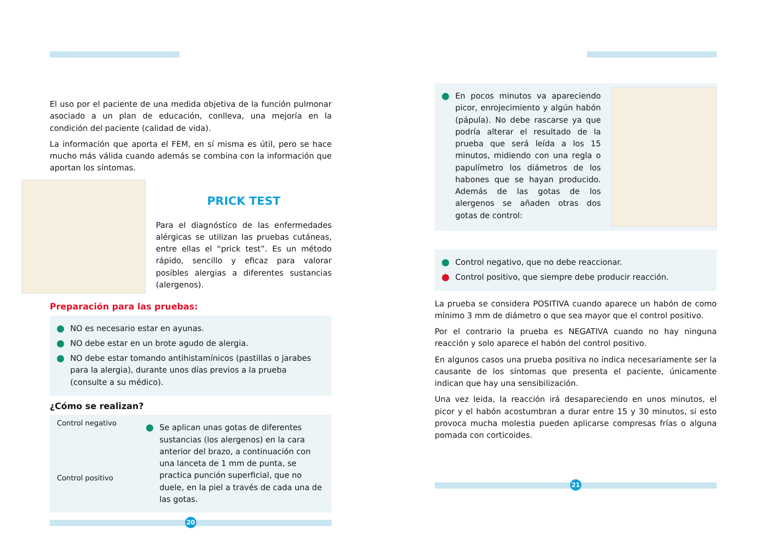El uso por el paciente de una medida objetiva de la función pulmonar asociado a un plan de educación, conlleva, una mejoría en la condición del paciente (calidad de vida).
La información que aporta el FEM, en sí misma es útil, pero se hace mucho más válida cuando además se combina con la información que aportan los síntomas.
PRICK TEST
Para el diagnóstico de las enfermedades alérgicas se utilizan las pruebas cutáneas, entre ellas el “prick test”. Es un método rápido, sencillo y eficaz para valorar posibles alergias a diferentes sustancias (alergenos).
Preparación para las pruebas:
NO es necesario estar en ayunas.
NO debe estar en un brote agudo de alergia.
NO debe estar tomando antihistamínicos (pastillas o jarabes para la alergia), durante unos días previos a la prueba (consulte a su médico).
¿Cómo se realizan?
Control negativo
Control positivo
Se aplican unas gotas de diferentes sustancias (los alergenos) en la cara anterior del brazo, a continuación con una lanceta de 1 mm de punta, se practica punción superficial, que no duele, en la piel a través de cada una de las gotas.
20
En pocos minutos va apareciendo picor, enrojecimiento y algún habón (pápula). No debe rascarse ya que podría alterar el resultado de la prueba que será leída a los 15 minutos, midiendo con una regla o papulímetro los diámetros de los habones que se hayan producido. Además de las gotas de los alergenos se añaden otras dos gotas de control:
Control negativo, que no debe reaccionar.
Control positivo, que siempre debe producir reacción.
La prueba se considera POSITIVA cuando aparece un habón de como mínimo 3 mm de diámetro o que sea mayor que el control positivo.
Por el contrario la prueba es NEGATIVA cuando no hay ninguna reacción y solo aparece el habón del control positivo.
En algunos casos una prueba positiva no indica necesariamente ser la causante de los síntomas que presenta el paciente, únicamente indican que hay una sensibilización.
Una vez leida, la reacción irá desapareciendo en unos minutos, el picor y el habón acostumbran a durar entre 15 y 30 minutos, si esto provoca mucha molestia pueden aplicarse compresas frías o alguna pomada con corticoides.
21